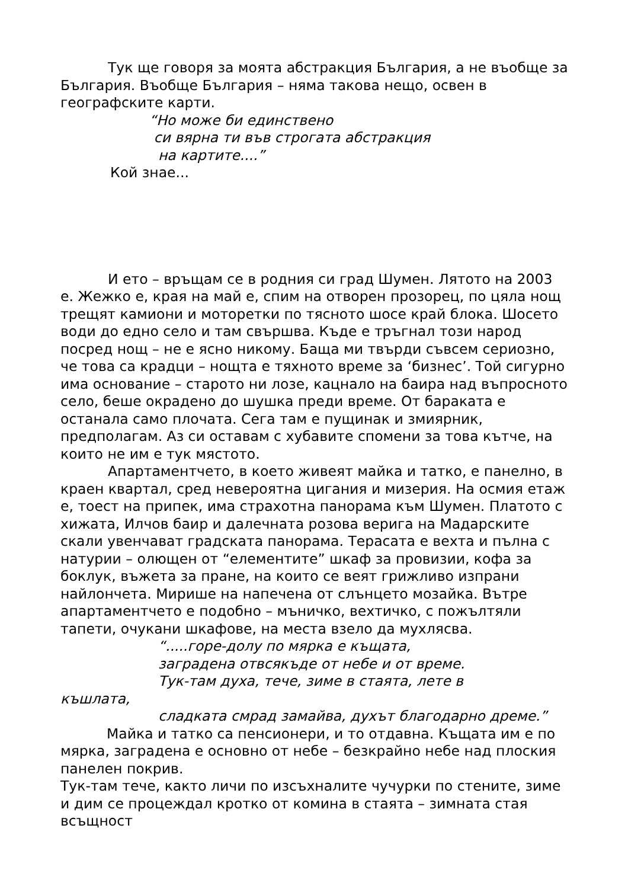Тук ще говоря за моята абстракция България, а не въобще за България. Въобще България – няма такова нещо, освен в географските карти.
“Но може би единствено
си вярна ти във строгата абстракция
на картите....”
Кой знае...
И ето – връщам се в родния си град Шумен. Лятото на 2003 е. Жежко е, края на май е, спим на отворен прозорец, по цяла нощ трещят камиони и моторетки по тясното шосе край блока. Шосето води до едно село и там свършва. Къде е тръгнал този народ посред нощ – не е ясно никому. Баща ми твърди съвсем сериозно, че това са крадци – нощта е тяхното време за ‘бизнес’. Той сигурно има основание – старото ни лозе, кацнало на баира над въпросното село, беше окрадено до шушка преди време. От бараката е останала само плочата. Сега там е пущинак и змиярник, предполагам. Аз си оставам с хубавите спомени за това кътче, на които не им е тук мястото.
Апартаментчето, в което живеят майка и татко, е панелно, в краен квартал, сред невероятна цигания и мизерия. На осмия етаж е, тоест на припек, има страхотна панорама към Шумен. Платото с хижата, Илчов баир и далечната розова верига на Мадарските скали увенчават градската панорама. Терасата е вехта и пълна с натурии – олющен от “елементите” шкаф за провизии, кофа за боклук, въжета за пране, на които се веят грижливо изпрани найлончета. Мирише на напечена от слънцето мозайка. Вътре апартаментчето е подобно – мъничко, вехтичко, с пожълтяли тапети, очукани шкафове, на места взело да мухлясва.
“.....горе-долу по мярка е къщата,
заградена отвсякъде от небе и от време.
Тук-там духа, тече, зиме в стаята, лете в
къшлата,
сладката смрад замайва, духът благодарно дреме.”
Майка и татко са пенсионери, и то отдавна. Къщата им е по мярка, заградена е основно от небе – безкрайно небе над плоския панелен покрив.
Тук-там тече, както личи по изсъхналите чучурки по стените, зиме и дим се процеждал кротко от комина в стаята – зимната стая всъщност